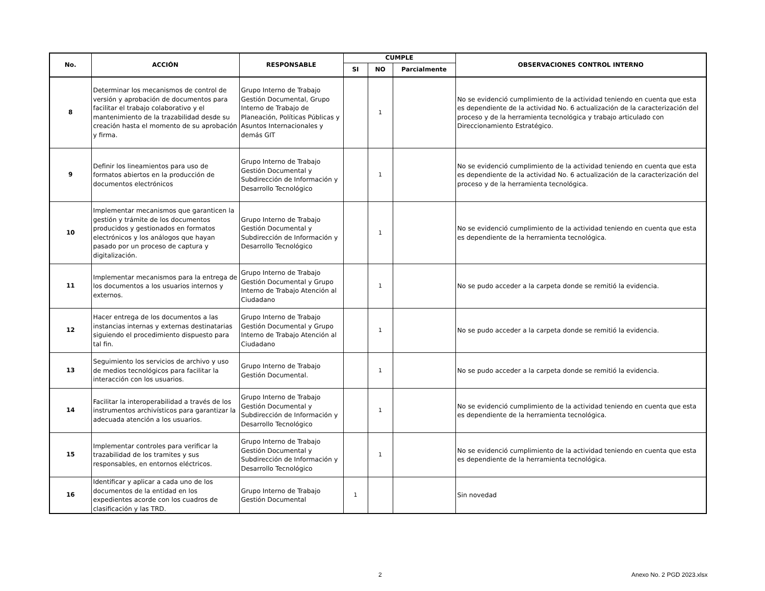| No. | ACCIÓN | RESPONSABLE | CUMPLE | | | OBSERVACIONES CONTROL INTERNO |
| --- | --- | --- | --- | --- | --- | --- |
| | | | SI | NO | Parcialmente | |
| 8 | Determinar los mecanismos de control de versión y aprobación de documentos para facilitar el trabajo colaborativo y el mantenimiento de la trazabilidad desde su creación hasta el momento de su aprobación y firma. | Grupo Interno de Trabajo Gestión Documental, Grupo Interno de Trabajo de Planeación, Políticas Públicas y Asuntos Internacionales y demás GIT | | 1 | | No se evidenció cumplimiento de la actividad teniendo en cuenta que esta es dependiente de la actividad No. 6 actualización de la caracterización del proceso y de la herramienta tecnológica y trabajo articulado con Direccionamiento Estratégico. |
| 9 | Definir los lineamientos para uso de formatos abiertos en la producción de documentos electrónicos | Grupo Interno de Trabajo Gestión Documental y Subdirección de Información y Desarrollo Tecnológico | | 1 | | No se evidenció cumplimiento de la actividad teniendo en cuenta que esta es dependiente de la actividad No. 6 actualización de la caracterización del proceso y de la herramienta tecnológica. |
| 10 | Implementar mecanismos que garanticen la gestión y trámite de los documentos producidos y gestionados en formatos electrónicos y los análogos que hayan pasado por un proceso de captura y digitalización. | Grupo Interno de Trabajo Gestión Documental y Subdirección de Información y Desarrollo Tecnológico | | 1 | | No se evidenció cumplimiento de la actividad teniendo en cuenta que esta es dependiente de la herramienta tecnológica. |
| 11 | Implementar mecanismos para la entrega de los documentos a los usuarios internos y externos. | Grupo Interno de Trabajo Gestión Documental y Grupo Interno de Trabajo Atención al Ciudadano | | 1 | | No se pudo acceder a la carpeta donde se remitió la evidencia. |
| 12 | Hacer entrega de los documentos a las instancias internas y externas destinatarias siguiendo el procedimiento dispuesto para tal fin. | Grupo Interno de Trabajo Gestión Documental y Grupo Interno de Trabajo Atención al Ciudadano | | 1 | | No se pudo acceder a la carpeta donde se remitió la evidencia. |
| 13 | Seguimiento los servicios de archivo y uso de medios tecnológicos para facilitar la interacción con los usuarios. | Grupo Interno de Trabajo Gestión Documental. | | 1 | | No se pudo acceder a la carpeta donde se remitió la evidencia. |
| 14 | Facilitar la interoperabilidad a través de los instrumentos archivísticos para garantizar la adecuada atención a los usuarios. | Grupo Interno de Trabajo Gestión Documental y Subdirección de Información y Desarrollo Tecnológico | | 1 | | No se evidenció cumplimiento de la actividad teniendo en cuenta que esta es dependiente de la herramienta tecnológica. |
| 15 | Implementar controles para verificar la trazabilidad de los tramites y sus responsables, en entornos eléctricos. | Grupo Interno de Trabajo Gestión Documental y Subdirección de Información y Desarrollo Tecnológico | | 1 | | No se evidenció cumplimiento de la actividad teniendo en cuenta que esta es dependiente de la herramienta tecnológica. |
| 16 | Identificar y aplicar a cada uno de los documentos de la entidad en los expedientes acorde con los cuadros de clasificación y las TRD. | Grupo Interno de Trabajo Gestión Documental | 1 | | | Sin novedad |
2 Anexo No. 2 PGD 2023.xlsx